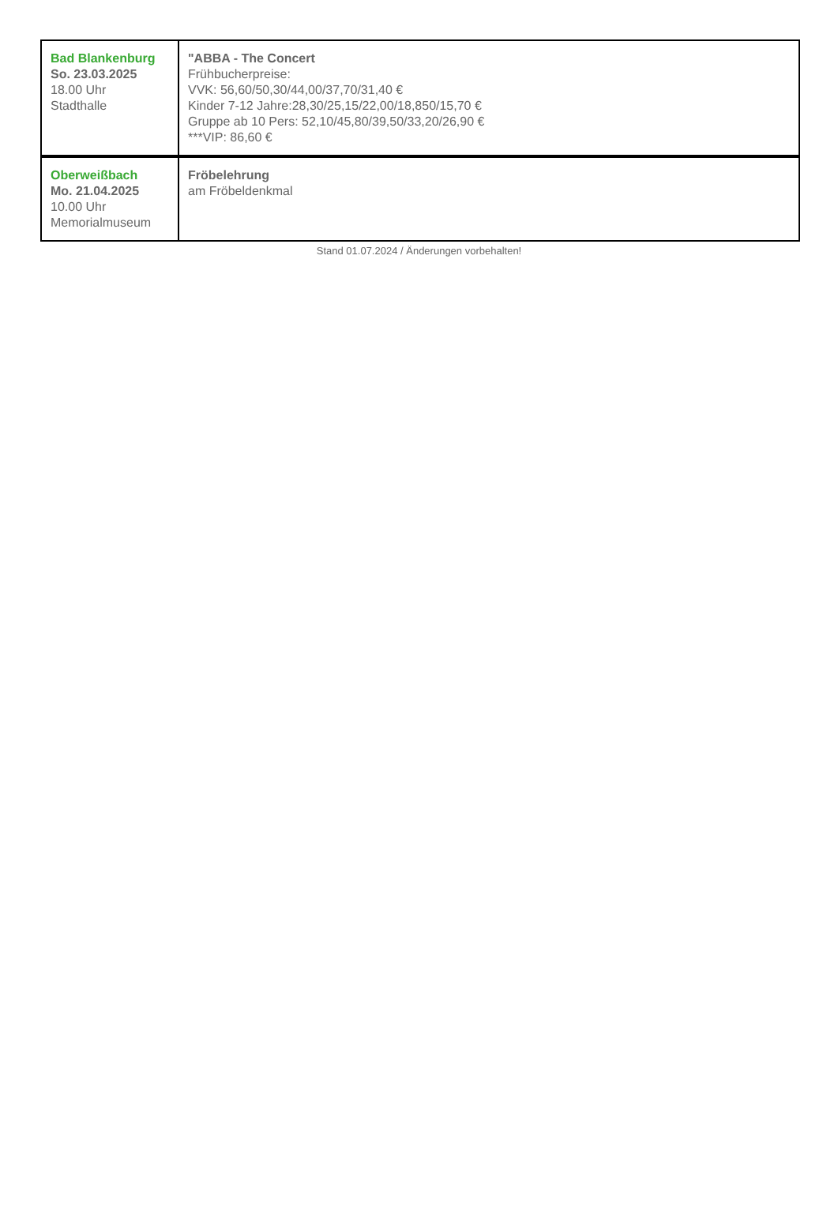| Bad Blankenburg So. 23.03.2025 18.00 Uhr Stadthalle | "ABBA - The Concert Frühbucherpreise: VVK: 56,60/50,30/44,00/37,70/31,40 € Kinder 7-12 Jahre:28,30/25,15/22,00/18,850/15,70 € Gruppe ab 10 Pers: 52,10/45,80/39,50/33,20/26,90 € ***VIP: 86,60 € |
| Oberweißbach Mo. 21.04.2025 10.00 Uhr Memorialmuseum | Fröbelehrung am Fröbeldenkmal |
Stand 01.07.2024 / Änderungen vorbehalten!